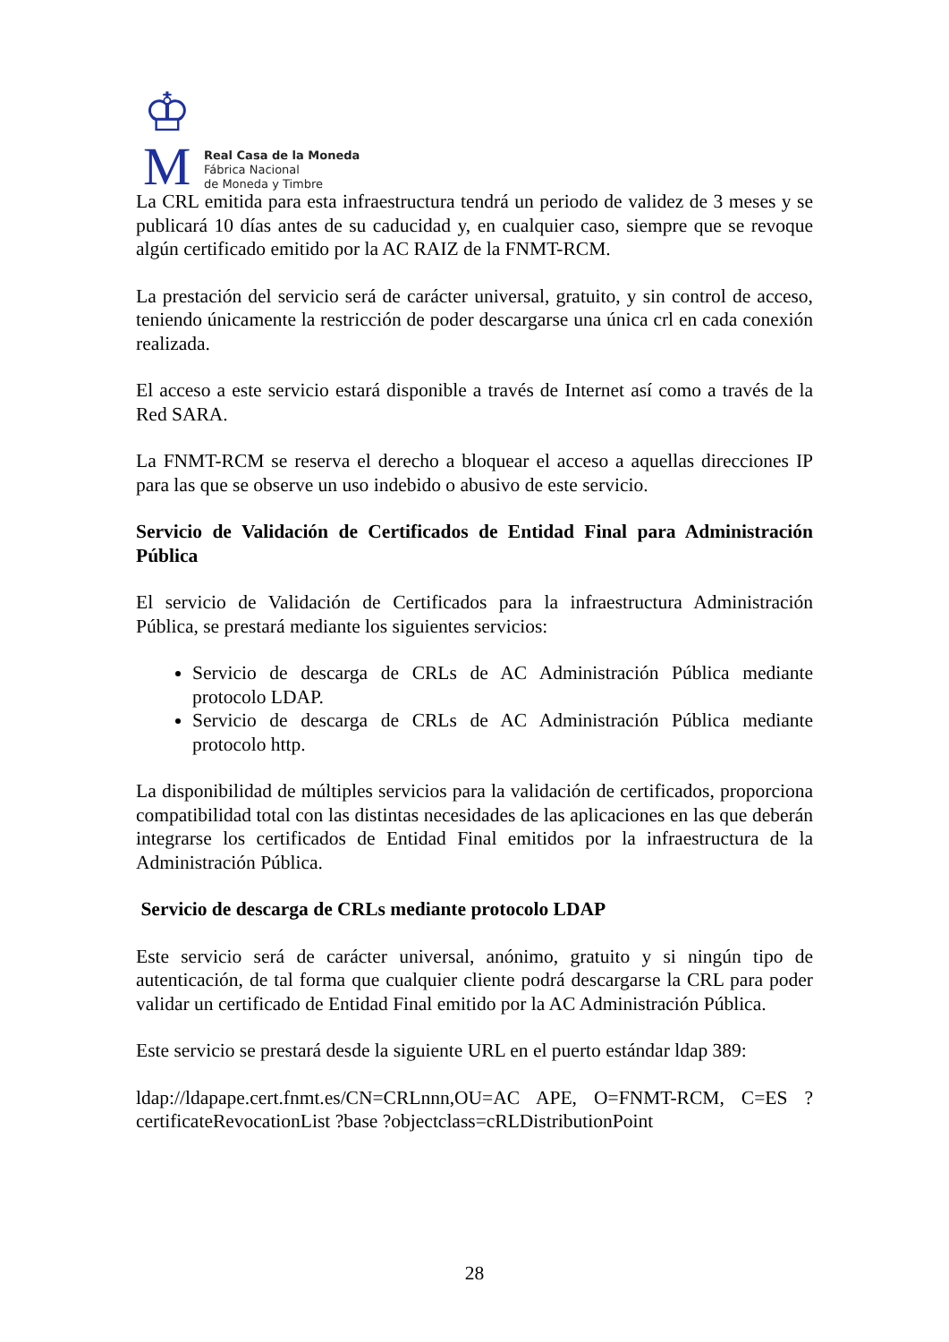♔
M
Real Casa de la Moneda
Fábrica Nacional
de Moneda y Timbre
La CRL emitida para esta infraestructura tendrá un periodo de validez de 3 meses y se publicará 10 días antes de su caducidad y, en cualquier caso, siempre que se revoque algún certificado emitido por la AC RAIZ de la FNMT-RCM.
La prestación del servicio será de carácter universal, gratuito, y sin control de acceso, teniendo únicamente la restricción de poder descargarse una única crl en cada conexión realizada.
El acceso a este servicio estará disponible a través de Internet así como a través de la Red SARA.
La FNMT-RCM se reserva el derecho a bloquear el acceso a aquellas direcciones IP para las que se observe un uso indebido o abusivo de este servicio.
Servicio de Validación de Certificados de Entidad Final para Administración Pública
El servicio de Validación de Certificados para la infraestructura Administración Pública, se prestará mediante los siguientes servicios:
Servicio de descarga de CRLs de AC Administración Pública mediante protocolo LDAP.
Servicio de descarga de CRLs de AC Administración Pública mediante protocolo http.
La disponibilidad de múltiples servicios para la validación de certificados, proporciona compatibilidad total con las distintas necesidades de las aplicaciones en las que deberán integrarse los certificados de Entidad Final emitidos por la infraestructura de la Administración Pública.
Servicio de descarga de CRLs mediante protocolo LDAP
Este servicio será de carácter universal, anónimo, gratuito y si ningún tipo de autenticación, de tal forma que cualquier cliente podrá descargarse la CRL para poder validar un certificado de Entidad Final emitido por la AC Administración Pública.
Este servicio se prestará desde la siguiente URL en el puerto estándar ldap 389:
ldap://ldapape.cert.fnmt.es/CN=CRLnnn,OU=AC APE, O=FNMT-RCM, C=ES ?certificateRevocationList ?base ?objectclass=cRLDistributionPoint
28